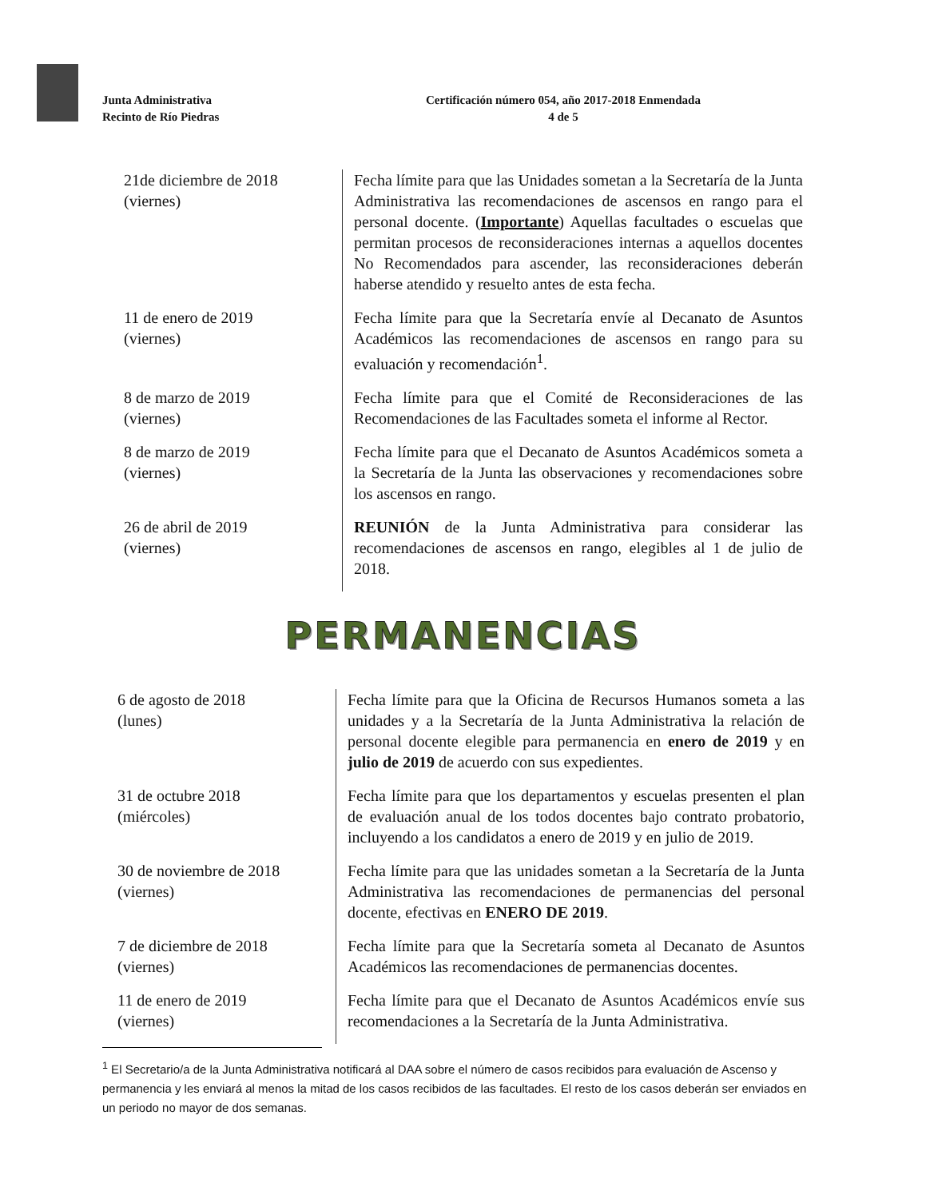Junta Administrativa
Recinto de Río Piedras
Certificación número 054, año 2017-2018 Enmendada
4 de 5
| 21de diciembre de 2018 (viernes) | Fecha límite para que las Unidades sometan a la Secretaría de la Junta Administrativa las recomendaciones de ascensos en rango para el personal docente. ( Importante ) Aquellas facultades o escuelas que permitan procesos de reconsideraciones internas a aquellos docentes No Recomendados para ascender, las reconsideraciones deberán haberse atendido y resuelto antes de esta fecha. |
| 11 de enero de 2019 (viernes) | Fecha límite para que la Secretaría envíe al Decanato de Asuntos Académicos las recomendaciones de ascensos en rango para su evaluación y recomendación<sup>1</sup>. |
| 8 de marzo de 2019 (viernes) | Fecha límite para que el Comité de Reconsideraciones de las Recomendaciones de las Facultades someta el informe al Rector. |
| 8 de marzo de 2019 (viernes) | Fecha límite para que el Decanato de Asuntos Académicos someta a la Secretaría de la Junta las observaciones y recomendaciones sobre los ascensos en rango. |
| 26 de abril de 2019 (viernes) | REUNIÓN de la Junta Administrativa para considerar las recomendaciones de ascensos en rango, elegibles al 1 de julio de 2018. |
PERMANENCIAS
| 6 de agosto de 2018 (lunes) | Fecha límite para que la Oficina de Recursos Humanos someta a las unidades y a la Secretaría de la Junta Administrativa la relación de personal docente elegible para permanencia en enero de 2019 y en julio de 2019 de acuerdo con sus expedientes. |
| 31 de octubre 2018 (miércoles) | Fecha límite para que los departamentos y escuelas presenten el plan de evaluación anual de los todos docentes bajo contrato probatorio, incluyendo a los candidatos a enero de 2019 y en julio de 2019. |
| 30 de noviembre de 2018 (viernes) | Fecha límite para que las unidades sometan a la Secretaría de la Junta Administrativa las recomendaciones de permanencias del personal docente, efectivas en ENERO DE 2019 . |
| 7 de diciembre de 2018 (viernes) | Fecha límite para que la Secretaría someta al Decanato de Asuntos Académicos las recomendaciones de permanencias docentes. |
| 11 de enero de 2019 (viernes) | Fecha límite para que el Decanato de Asuntos Académicos envíe sus recomendaciones a la Secretaría de la Junta Administrativa. |
<sup>1</sup> El Secretario/a de la Junta Administrativa notificará al DAA sobre el número de casos recibidos para evaluación de Ascenso y permanencia y les enviará al menos la mitad de los casos recibidos de las facultades. El resto de los casos deberán ser enviados en un periodo no mayor de dos semanas.